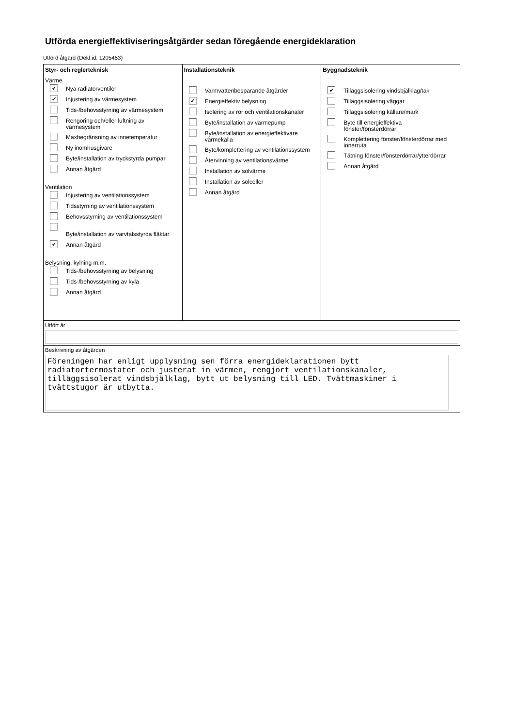Utförda energieffektiviseringsåtgärder sedan föregående energideklaration
Utförd åtgärd (Dekl.id: 1205453)
Styr- och reglerteknisk
Värme
✔
Nya radiatorventiler
✔
Injustering av värmesystem
Tids-/behovsstyrning av värmesystem
Rengöring och/eller luftning av värmesystem
Maxbegränsning av innetemperatur
Ny inomhusgivare
Byte/installation av tryckstyrda pumpar
Annan åtgärd
Ventilation
Injustering av ventilationssystem
Tidsstyrning av ventilationssystem
Behovsstyrning av ventilationssystem
Byte/installation av varvtalsstyrda fläktar
✔
Annan åtgärd
Belysning, kylning m.m.
Tids-/behovsstyrning av belysning
Tids-/behovsstyrning av kyla
Annan åtgärd
Installationsteknik
Varmvattenbesparande åtgärder
✔
Energieffektiv belysning
Isolering av rör och ventilationskanaler
Byte/installation av värmepump
Byte/installation av energieffektivare värmekälla
Byte/komplettering av ventilationssystem
Återvinning av ventilationsvärme
Installation av solvärme
Installation av solceller
Annan åtgärd
Byggnadsteknik
✔
Tilläggsisolering vindsbjälklag/tak
Tilläggsisolering väggar
Tilläggsisolering källare/mark
Byte till energieffektiva fönster/fönsterdörrar
Komplettering fönster/fönsterdörrar med innerruta
Tätning fönster/fönsterdörrar/ytterdörrar
Annan åtgärd
Utfört år
Beskrivning av åtgärden
Föreningen har enligt upplysning sen förra energideklarationen bytt radiatortermostater och justerat in värmen, rengjort ventilationskanaler, tilläggsisolerat vindsbjälklag, bytt ut belysning till LED. Tvättmaskiner i tvättstugor är utbytta.